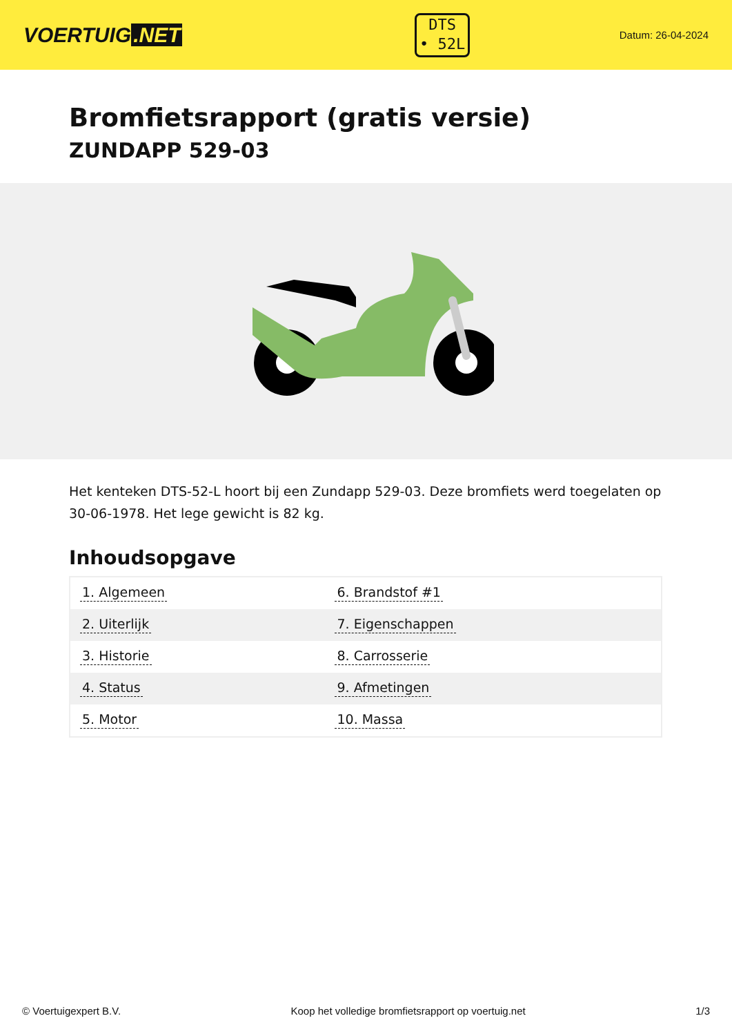VOERTUIG.NET
DTS
• 52L
Datum: 26-04-2024
Bromfietsrapport (gratis versie)
ZUNDAPP 529-03
Het kenteken DTS-52-L hoort bij een Zundapp 529-03. Deze bromfiets werd toegelaten op 30-06-1978. Het lege gewicht is 82 kg.
Inhoudsopgave
| 1. Algemeen | 6. Brandstof #1 |
| 2. Uiterlijk | 7. Eigenschappen |
| 3. Historie | 8. Carrosserie |
| 4. Status | 9. Afmetingen |
| 5. Motor | 10. Massa |
© Voertuigexpert B.V. Koop het volledige bromfietsrapport op voertuig.net 1/3